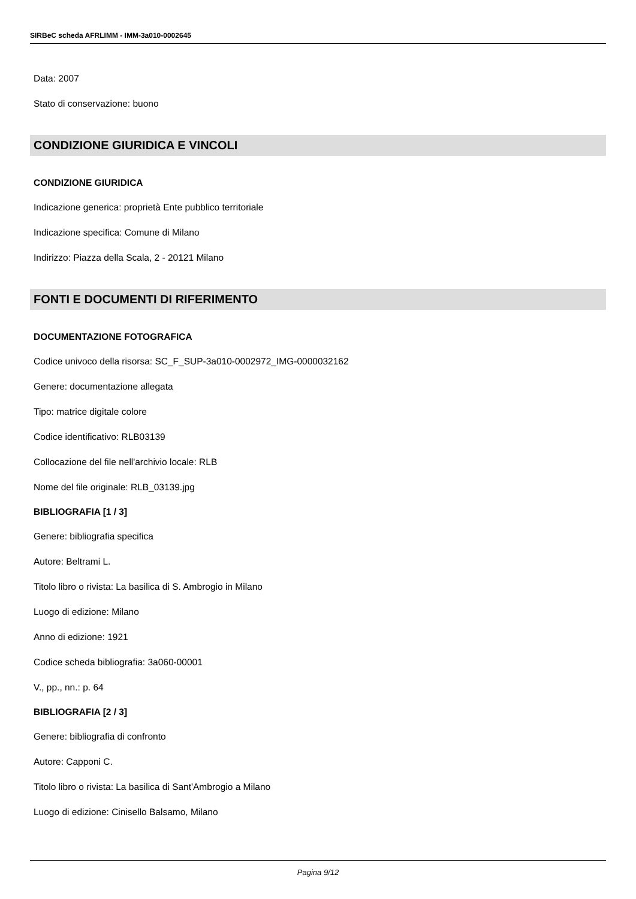SIRBeC scheda AFRLIMM - IMM-3a010-0002645
Data: 2007
Stato di conservazione: buono
CONDIZIONE GIURIDICA E VINCOLI
CONDIZIONE GIURIDICA
Indicazione generica: proprietà Ente pubblico territoriale
Indicazione specifica: Comune di Milano
Indirizzo: Piazza della Scala, 2 - 20121 Milano
FONTI E DOCUMENTI DI RIFERIMENTO
DOCUMENTAZIONE FOTOGRAFICA
Codice univoco della risorsa: SC_F_SUP-3a010-0002972_IMG-0000032162
Genere: documentazione allegata
Tipo: matrice digitale colore
Codice identificativo: RLB03139
Collocazione del file nell'archivio locale: RLB
Nome del file originale: RLB_03139.jpg
BIBLIOGRAFIA [1 / 3]
Genere: bibliografia specifica
Autore: Beltrami L.
Titolo libro o rivista: La basilica di S. Ambrogio in Milano
Luogo di edizione: Milano
Anno di edizione: 1921
Codice scheda bibliografia: 3a060-00001
V., pp., nn.: p. 64
BIBLIOGRAFIA [2 / 3]
Genere: bibliografia di confronto
Autore: Capponi C.
Titolo libro o rivista: La basilica di Sant'Ambrogio a Milano
Luogo di edizione: Cinisello Balsamo, Milano
Pagina 9/12